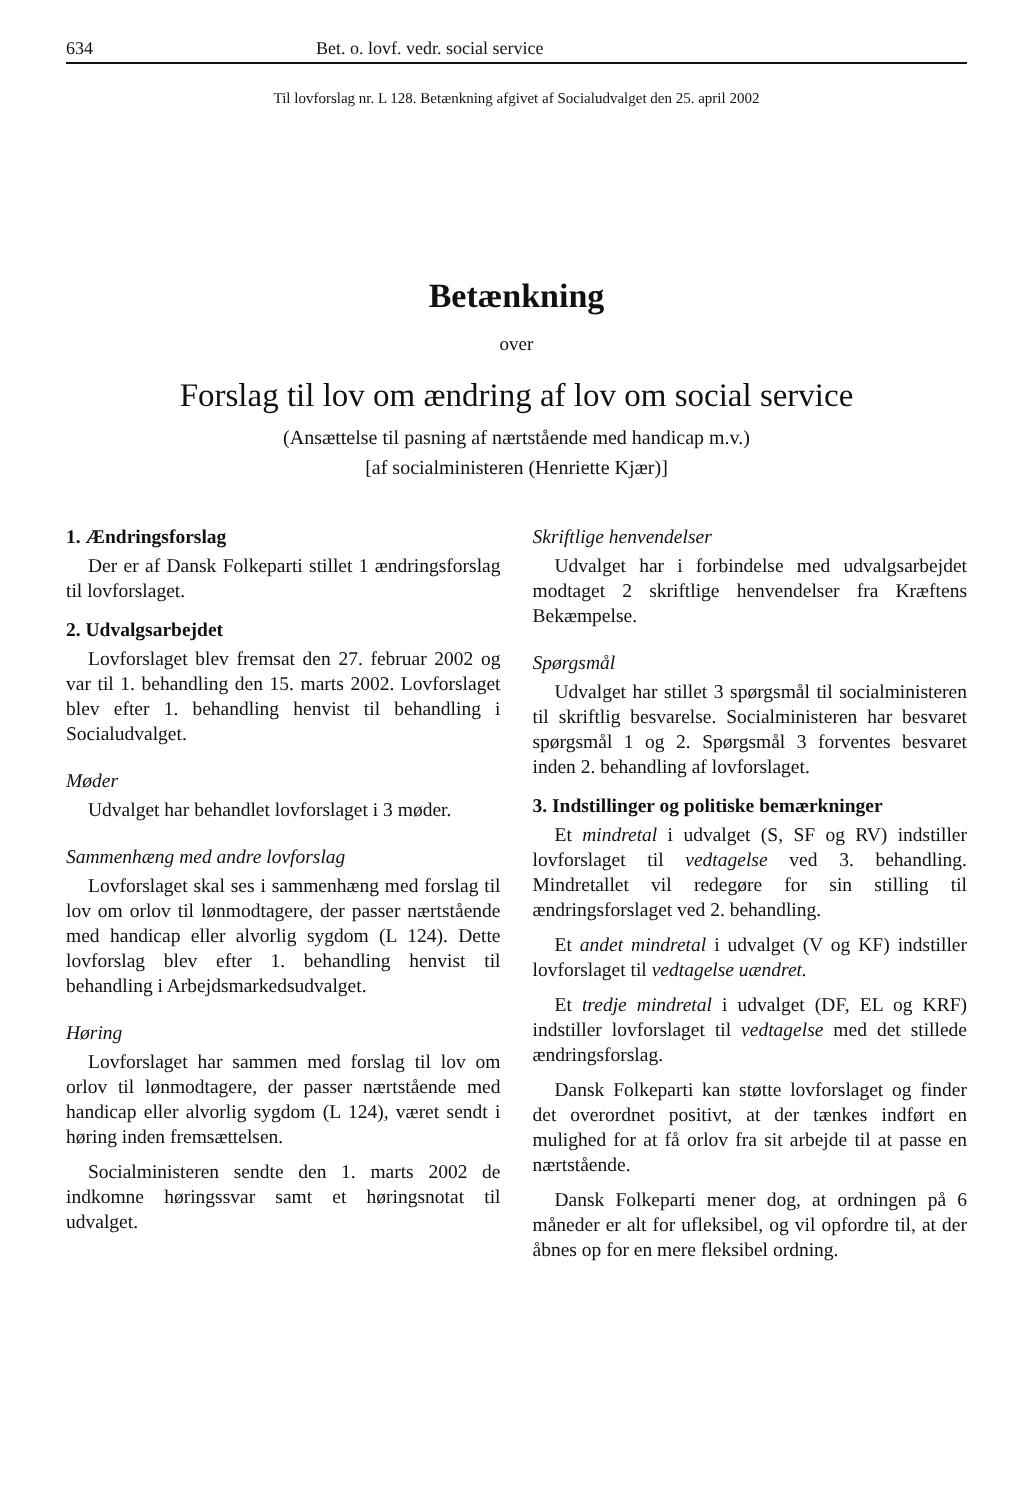634 Bet. o. lovf. vedr. social service
Til lovforslag nr. L 128. Betænkning afgivet af Socialudvalget den 25. april 2002
Betænkning
over
Forslag til lov om ændring af lov om social service
(Ansættelse til pasning af nærtstående med handicap m.v.)
[af socialministeren (Henriette Kjær)]
1. Ændringsforslag
Der er af Dansk Folkeparti stillet 1 ændringsforslag til lovforslaget.
2. Udvalgsarbejdet
Lovforslaget blev fremsat den 27. februar 2002 og var til 1. behandling den 15. marts 2002. Lovforslaget blev efter 1. behandling henvist til behandling i Socialudvalget.
Møder
Udvalget har behandlet lovforslaget i 3 møder.
Sammenhæng med andre lovforslag
Lovforslaget skal ses i sammenhæng med forslag til lov om orlov til lønmodtagere, der passer nærtstående med handicap eller alvorlig sygdom (L 124). Dette lovforslag blev efter 1. behandling henvist til behandling i Arbejdsmarkedsudvalget.
Høring
Lovforslaget har sammen med forslag til lov om orlov til lønmodtagere, der passer nærtstående med handicap eller alvorlig sygdom (L 124), været sendt i høring inden fremsættelsen.
Socialministeren sendte den 1. marts 2002 de indkomne høringssvar samt et høringsnotat til udvalget.
Skriftlige henvendelser
Udvalget har i forbindelse med udvalgsarbejdet modtaget 2 skriftlige henvendelser fra Kræftens Bekæmpelse.
Spørgsmål
Udvalget har stillet 3 spørgsmål til socialministeren til skriftlig besvarelse. Socialministeren har besvaret spørgsmål 1 og 2. Spørgsmål 3 forventes besvaret inden 2. behandling af lovforslaget.
3. Indstillinger og politiske bemærkninger
Et mindretal i udvalget (S, SF og RV) indstiller lovforslaget til vedtagelse ved 3. behandling. Mindretallet vil redegøre for sin stilling til ændringsforslaget ved 2. behandling.
Et andet mindretal i udvalget (V og KF) indstiller lovforslaget til vedtagelse uændret.
Et tredje mindretal i udvalget (DF, EL og KRF) indstiller lovforslaget til vedtagelse med det stillede ændringsforslag.
Dansk Folkeparti kan støtte lovforslaget og finder det overordnet positivt, at der tænkes indført en mulighed for at få orlov fra sit arbejde til at passe en nærtstående.
Dansk Folkeparti mener dog, at ordningen på 6 måneder er alt for ufleksibel, og vil opfordre til, at der åbnes op for en mere fleksibel ordning.